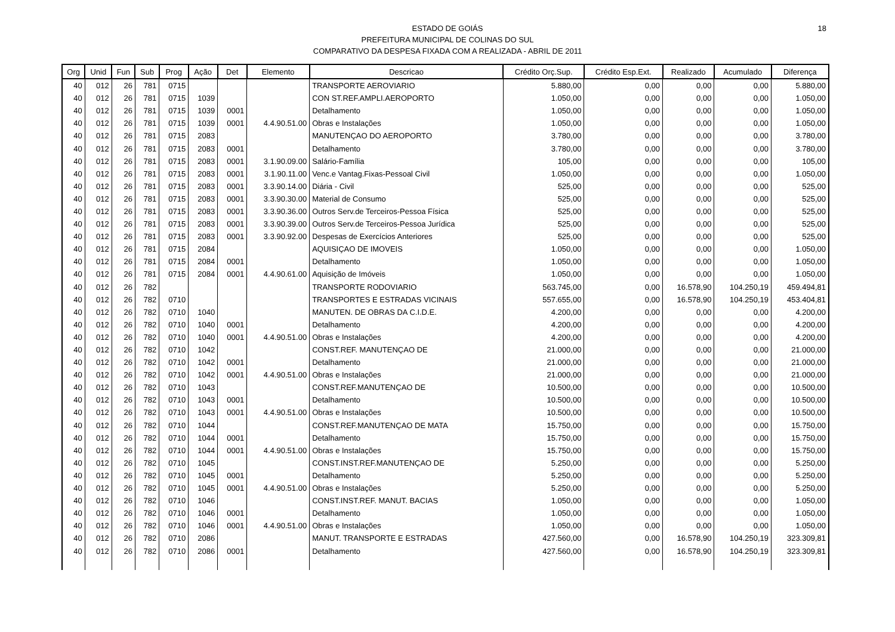18 ESTADO DE GOIÁS
PREFEITURA MUNICIPAL DE COLINAS DO SUL
COMPARATIVO DA DESPESA FIXADA COM A REALIZADA - ABRIL DE 2011
| Org | Unid | Fun | Sub | Prog | Ação | Det | Elemento | Descricao | Crédito Orç.Sup. | Crédito Esp.Ext. | Realizado | Acumulado | Diferença |
| --- | --- | --- | --- | --- | --- | --- | --- | --- | --- | --- | --- | --- | --- |
| 40 | 012 | 26 | 781 | 0715 | | | | TRANSPORTE AEROVIARIO | 5.880,00 | 0,00 | 0,00 | 0,00 | 5.880,00 |
| 40 | 012 | 26 | 781 | 0715 | 1039 | | | CON ST.REF.AMPLI.AEROPORTO | 1.050,00 | 0,00 | 0,00 | 0,00 | 1.050,00 |
| 40 | 012 | 26 | 781 | 0715 | 1039 | 0001 | | Detalhamento | 1.050,00 | 0,00 | 0,00 | 0,00 | 1.050,00 |
| 40 | 012 | 26 | 781 | 0715 | 1039 | 0001 | 4.4.90.51.00 | Obras e Instalações | 1.050,00 | 0,00 | 0,00 | 0,00 | 1.050,00 |
| 40 | 012 | 26 | 781 | 0715 | 2083 | | | MANUTENÇAO DO AEROPORTO | 3.780,00 | 0,00 | 0,00 | 0,00 | 3.780,00 |
| 40 | 012 | 26 | 781 | 0715 | 2083 | 0001 | | Detalhamento | 3.780,00 | 0,00 | 0,00 | 0,00 | 3.780,00 |
| 40 | 012 | 26 | 781 | 0715 | 2083 | 0001 | 3.1.90.09.00 | Salário-Família | 105,00 | 0,00 | 0,00 | 0,00 | 105,00 |
| 40 | 012 | 26 | 781 | 0715 | 2083 | 0001 | 3.1.90.11.00 | Venc.e Vantag.Fixas-Pessoal Civil | 1.050,00 | 0,00 | 0,00 | 0,00 | 1.050,00 |
| 40 | 012 | 26 | 781 | 0715 | 2083 | 0001 | 3.3.90.14.00 | Diária - Civil | 525,00 | 0,00 | 0,00 | 0,00 | 525,00 |
| 40 | 012 | 26 | 781 | 0715 | 2083 | 0001 | 3.3.90.30.00 | Material de Consumo | 525,00 | 0,00 | 0,00 | 0,00 | 525,00 |
| 40 | 012 | 26 | 781 | 0715 | 2083 | 0001 | 3.3.90.36.00 | Outros Serv.de Terceiros-Pessoa Física | 525,00 | 0,00 | 0,00 | 0,00 | 525,00 |
| 40 | 012 | 26 | 781 | 0715 | 2083 | 0001 | 3.3.90.39.00 | Outros Serv.de Terceiros-Pessoa Jurídica | 525,00 | 0,00 | 0,00 | 0,00 | 525,00 |
| 40 | 012 | 26 | 781 | 0715 | 2083 | 0001 | 3.3.90.92.00 | Despesas de Exercícios Anteriores | 525,00 | 0,00 | 0,00 | 0,00 | 525,00 |
| 40 | 012 | 26 | 781 | 0715 | 2084 | | | AQUISIÇAO DE IMOVEIS | 1.050,00 | 0,00 | 0,00 | 0,00 | 1.050,00 |
| 40 | 012 | 26 | 781 | 0715 | 2084 | 0001 | | Detalhamento | 1.050,00 | 0,00 | 0,00 | 0,00 | 1.050,00 |
| 40 | 012 | 26 | 781 | 0715 | 2084 | 0001 | 4.4.90.61.00 | Aquisição de Imóveis | 1.050,00 | 0,00 | 0,00 | 0,00 | 1.050,00 |
| 40 | 012 | 26 | 782 | | | | | TRANSPORTE RODOVIARIO | 563.745,00 | 0,00 | 16.578,90 | 104.250,19 | 459.494,81 |
| 40 | 012 | 26 | 782 | 0710 | | | | TRANSPORTES E ESTRADAS VICINAIS | 557.655,00 | 0,00 | 16.578,90 | 104.250,19 | 453.404,81 |
| 40 | 012 | 26 | 782 | 0710 | 1040 | | | MANUTEN. DE OBRAS DA C.I.D.E. | 4.200,00 | 0,00 | 0,00 | 0,00 | 4.200,00 |
| 40 | 012 | 26 | 782 | 0710 | 1040 | 0001 | | Detalhamento | 4.200,00 | 0,00 | 0,00 | 0,00 | 4.200,00 |
| 40 | 012 | 26 | 782 | 0710 | 1040 | 0001 | 4.4.90.51.00 | Obras e Instalações | 4.200,00 | 0,00 | 0,00 | 0,00 | 4.200,00 |
| 40 | 012 | 26 | 782 | 0710 | 1042 | | | CONST.REF. MANUTENÇAO DE | 21.000,00 | 0,00 | 0,00 | 0,00 | 21.000,00 |
| 40 | 012 | 26 | 782 | 0710 | 1042 | 0001 | | Detalhamento | 21.000,00 | 0,00 | 0,00 | 0,00 | 21.000,00 |
| 40 | 012 | 26 | 782 | 0710 | 1042 | 0001 | 4.4.90.51.00 | Obras e Instalações | 21.000,00 | 0,00 | 0,00 | 0,00 | 21.000,00 |
| 40 | 012 | 26 | 782 | 0710 | 1043 | | | CONST.REF.MANUTENÇAO DE | 10.500,00 | 0,00 | 0,00 | 0,00 | 10.500,00 |
| 40 | 012 | 26 | 782 | 0710 | 1043 | 0001 | | Detalhamento | 10.500,00 | 0,00 | 0,00 | 0,00 | 10.500,00 |
| 40 | 012 | 26 | 782 | 0710 | 1043 | 0001 | 4.4.90.51.00 | Obras e Instalações | 10.500,00 | 0,00 | 0,00 | 0,00 | 10.500,00 |
| 40 | 012 | 26 | 782 | 0710 | 1044 | | | CONST.REF.MANUTENÇAO DE MATA | 15.750,00 | 0,00 | 0,00 | 0,00 | 15.750,00 |
| 40 | 012 | 26 | 782 | 0710 | 1044 | 0001 | | Detalhamento | 15.750,00 | 0,00 | 0,00 | 0,00 | 15.750,00 |
| 40 | 012 | 26 | 782 | 0710 | 1044 | 0001 | 4.4.90.51.00 | Obras e Instalações | 15.750,00 | 0,00 | 0,00 | 0,00 | 15.750,00 |
| 40 | 012 | 26 | 782 | 0710 | 1045 | | | CONST.INST.REF.MANUTENÇAO DE | 5.250,00 | 0,00 | 0,00 | 0,00 | 5.250,00 |
| 40 | 012 | 26 | 782 | 0710 | 1045 | 0001 | | Detalhamento | 5.250,00 | 0,00 | 0,00 | 0,00 | 5.250,00 |
| 40 | 012 | 26 | 782 | 0710 | 1045 | 0001 | 4.4.90.51.00 | Obras e Instalações | 5.250,00 | 0,00 | 0,00 | 0,00 | 5.250,00 |
| 40 | 012 | 26 | 782 | 0710 | 1046 | | | CONST.INST.REF. MANUT. BACIAS | 1.050,00 | 0,00 | 0,00 | 0,00 | 1.050,00 |
| 40 | 012 | 26 | 782 | 0710 | 1046 | 0001 | | Detalhamento | 1.050,00 | 0,00 | 0,00 | 0,00 | 1.050,00 |
| 40 | 012 | 26 | 782 | 0710 | 1046 | 0001 | 4.4.90.51.00 | Obras e Instalações | 1.050,00 | 0,00 | 0,00 | 0,00 | 1.050,00 |
| 40 | 012 | 26 | 782 | 0710 | 2086 | | | MANUT. TRANSPORTE E ESTRADAS | 427.560,00 | 0,00 | 16.578,90 | 104.250,19 | 323.309,81 |
| 40 | 012 | 26 | 782 | 0710 | 2086 | 0001 | | Detalhamento | 427.560,00 | 0,00 | 16.578,90 | 104.250,19 | 323.309,81 |